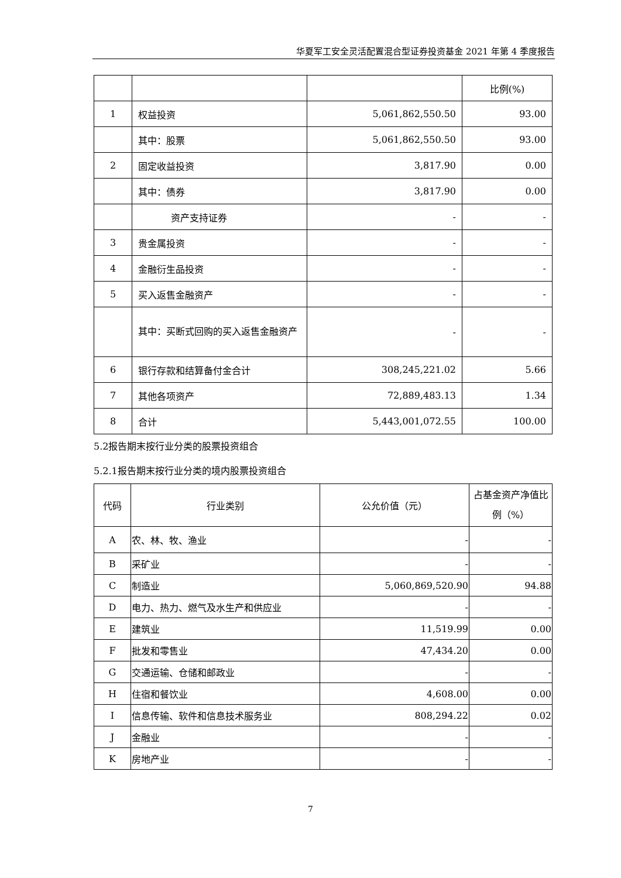华夏军工安全灵活配置混合型证券投资基金 2021 年第 4 季度报告
| | | | 比例(%) |
| 1 | 权益投资 | 5,061,862,550.50 | 93.00 |
| | 其中：股票 | 5,061,862,550.50 | 93.00 |
| 2 | 固定收益投资 | 3,817.90 | 0.00 |
| | 其中：债券 | 3,817.90 | 0.00 |
| | 资产支持证券 | - | - |
| 3 | 贵金属投资 | - | - |
| 4 | 金融衍生品投资 | - | - |
| 5 | 买入返售金融资产 | - | - |
| | 其中：买断式回购的买入返售金融资产 | - | - |
| 6 | 银行存款和结算备付金合计 | 308,245,221.02 | 5.66 |
| 7 | 其他各项资产 | 72,889,483.13 | 1.34 |
| 8 | 合计 | 5,443,001,072.55 | 100.00 |
5.2报告期末按行业分类的股票投资组合
5.2.1报告期末按行业分类的境内股票投资组合
| 代码 | 行业类别 | 公允价值（元） | 占基金资产净值比例（%） |
| A | 农、林、牧、渔业 | - | - |
| B | 采矿业 | - | - |
| C | 制造业 | 5,060,869,520.90 | 94.88 |
| D | 电力、热力、燃气及水生产和供应业 | - | - |
| E | 建筑业 | 11,519.99 | 0.00 |
| F | 批发和零售业 | 47,434.20 | 0.00 |
| G | 交通运输、仓储和邮政业 | - | - |
| H | 住宿和餐饮业 | 4,608.00 | 0.00 |
| I | 信息传输、软件和信息技术服务业 | 808,294.22 | 0.02 |
| J | 金融业 | - | - |
| K | 房地产业 | - | - |
7